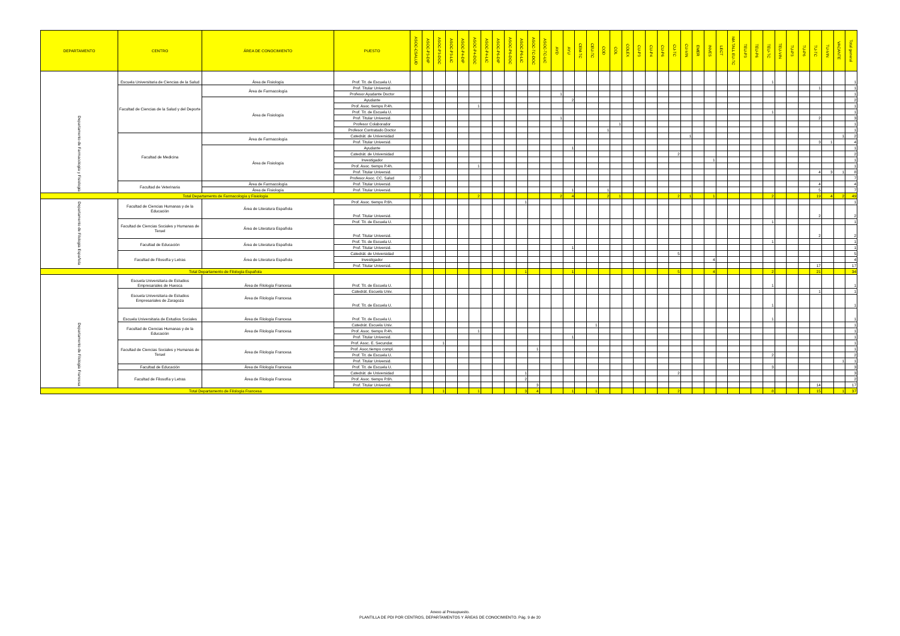| DEPARTAMENTO | CENTRO | ÁREA DE CONOCIMIENTO | PUESTO | ASOC-CSALUD | ASOC-P3-DIP | ASOC-P3-DOC | ASOC-P3-LIC | ASOC-P4-DIP | ASOC-P4-DOC | ASOC-P4-LIC | ASOC-P6-DIP | ASOC-P6-DOC | ASOC-P6-LIC | ASOC-TC-DOC | ASOC-TC-LIC | AYD | AYU | CEM-TC | CEU-TC | COD | COL | COLEX | CU-P3 | CU-P4 | CU-P6 | CU-TC | CU-VIN | EMER | INVES | LECT | MA TALL EU-TC | TEU-P3 | TEU-P6 | TEU-TC | TEU-VIN | TU-P3 | TU-P6 | TU-TC | TU-VIN | VACANTE | Total general |
| --- | --- | --- | --- | --- | --- | --- | --- | --- | --- | --- | --- | --- | --- | --- | --- | --- | --- | --- | --- | --- | --- | --- | --- | --- | --- | --- | --- | --- | --- | --- | --- | --- | --- | --- | --- | --- | --- | --- | --- | --- | --- |
| Departamento de Farmacología y Fisiología | Escuela Universitaria de Ciencias de la Salud | Área de Fisiología | Prof. Tit. de Escuela U. | | | | | | | | | | | | | | | | | | | | | | | | | | | | | | | 1 | | | | | | | 1 |
| | Facultad de Ciencias de la Salud y del Deporte | Área de Farmacología | Prof. Titular Universid. | | | | | | | | | | | | | | | | | | | | | | | | | | | | | | | | | | | 1 | | | 1 |
| | | | Profesor Ayudante Doctor | | | | | | | | | | | | | 1 | | | | | | | | | | | | | | | | | | | | | | | | | 1 |
| | | Área de Fisiología | Ayudante | | | | | | | | | | | | | | 2 | | | | | | | | | | | | | | | | | | | | | | | | 2 |
| | | | Prof. Asoc. tiempo P.4h. | | | | | | 1 | | | | | | | | | | | | | | | | | | | | | | | | | | | | | | | | 1 |
| | | | Prof. Tit. de Escuela U. | | | | | | | | | | | | | | | | | | | | | | | | | | | | | | | 1 | | | | | | | 1 |
| | | | Prof. Titular Universid. | | | | | | | | | | | | | 1 | | | | | | | | | | | | | | | | | | | | | | 2 | | | 3 |
| | | | Profesor Colaborador | | | | | | | | | | | | | | | | | | 1 | | | | | | | | | | | | | | | | | | | | 1 |
| | | | Profesor Contratado Doctor | | | | | | | | | | | | | | | | | 1 | | | | | | | | | | | | | | | | | | | | | 1 |
| | Facultad de Medicina | Área de Farmacología | Catedrát. de Universidad | | | | | | | | | | | | | | | | | | | | | | | | 1 | | | | | | | | | | | | | 1 | 2 |
| | | | Prof. Titular Universid. | | | | | | | | | | | | | | | | | | | | | | | | | | | | | | | | | | | 3 | 1 | | 4 |
| | | Área de Fisiología | Ayudante | | | | | | | | | | | | | | 1 | | | | | | | | | | | | | | | | | | | | | | | | 1 |
| | | | Catedrát. de Universidad | | | | | | | | | | | | | | | | | | | | | | | 2 | | | | | | | | | | | | | | | 2 |
| | | | Investigador | | | | | | | | | | | | | | | | | | | | | | | | | | 1 | | | | | | | | | | | | 1 |
| | | | Prof. Asoc. tiempo P.4h. | | | | | | 1 | | | | | | | | | | | | | | | | | | | | | | | | | | | | | | | | 1 |
| | | | Prof. Titular Universid. | | | | | | | | | | | | | | | | | | | | | | | | | | | | | | | | | | | 4 | 3 | 1 | 8 |
| | | | Profesor Asoc. CC. Salud | 7 | | | | | | | | | | | | | | | | | | | | | | | | | | | | | | | | | | | | | 7 |
| | Facultad de Veterinaria | Área de Farmacología | Prof. Titular Universid. | | | | | | | | | | | | | | | | | | | | | | | | | | | | | | | | | | | 4 | | | 4 |
| | | Área de Fisiología | Prof. Titular Universid. | | | | | | | | | | | | | | 1 | | | 1 | | | | | | | | | | | | | | | | | | 5 | | | 7 |
| Total Departamento de Farmacología y Fisiología | | | | 7 | | | | | 2 | | | | | | | 2 | 4 | | | 2 | 1 | | | | | 2 | 1 | | 1 | | | | | 2 | | | | 19 | 4 | 2 | 49 |
| Departamento de Filología Española | Facultad de Ciencias Humanas y de la Educación | Área de Literatura Española | Prof. Asoc. tiempo P.6h. | | | | | | | | | | 1 | | | | | | | | | | | | | | | | | | | | | | | | | | | | 1 |
| | | | Prof. Titular Universid. | | | | | | | | | | | | | | | | | | | | | | | | | | | | | | | | | | | 2 | | | 2 |
| | Facultad de Ciencias Sociales y Humanas de Teruel | Área de Literatura Española | Prof. Tit. de Escuela U. | | | | | | | | | | | | | | | | | | | | | | | | | | | | | | | 1 | | | | | | | 1 |
| | | | Prof. Titular Universid. | | | | | | | | | | | | | | | | | | | | | | | | | | | | | | | | | | | 2 | | | 2 |
| | Facultad de Educación | Área de Literatura Española | Prof. Tit. de Escuela U. | | | | | | | | | | | | | | | | | | | | | | | | | | | | | | | 1 | | | | | | | 1 |
| | | | Prof. Titular Universid. | | | | | | | | | | | | | | 1 | | | | | | | | | | | | | | | | | | | | | | | | 1 |
| | Facultad de Filosofía y Letras | Área de Literatura Española | Catedrát. de Universidad | | | | | | | | | | | | | | | | | | | | | | | 5 | | | | | | | | | | | | | | | 5 |
| | | | Investigador | | | | | | | | | | | | | | | | | | | | | | | | | | 4 | | | | | | | | | | | | 4 |
| | | | Prof. Titular Universid. | | | | | | | | | | | | | | | | | | | | | | | | | | | | | | | | | | | 17 | | | 17 |
| Total Departamento de Filología Española | | | | | | | | | | | | | 1 | | | | 1 | | | | | | | | | 5 | | | 4 | | | | | 2 | | | | 21 | | | 34 |
| Departamento de Filología Francesa | Escuela Universitaria de Estudios Empresariales de Huesca | Área de Filología Francesa | Prof. Tit. de Escuela U. | | | | | | | | | | | | | | | | | | | | | | | | | | | | | | | 1 | | | | | | | 1 |
| | Escuela Universitaria de Estudios Empresariales de Zaragoza | Área de Filología Francesa | Catedrát. Escuela Univ. | | | | | | | | | | | | | | | | | | | | | | | | | | | | | | | | | | | 1 | | | 1 |
| | | | Prof. Tit. de Escuela U. | | | | | | | | | | | | | | | | | | | | | | | | | | | | | | | 1 | | | | | | | 1 |
| | Escuela Universitaria de Estudios Sociales | Área de Filología Francesa | Prof. Tit. de Escuela U. | | | | | | | | | | | | | | | | | | | | | | | | | | | | | | | 1 | | | | | | | 1 |
| | Facultad de Ciencias Humanas y de la Educación | Área de Filología Francesa | Catedrát. Escuela Univ. | | | | | | | | | | | | | | | | 1 | | | | | | | | | | | | | | | | | | | | | | 1 |
| | | | Prof. Asoc. tiempo P.4h. | | | | | | 1 | | | | | | | | | | | | | | | | | | | | | | | | | | | | | | | | 1 |
| | | | Prof. Titular Universid. | | | | | | | | | | | | | | 1 | | | | | | | | | | | | | | | | | | | | | | | | 1 |
| | Facultad de Ciencias Sociales y Humanas de Teruel | Área de Filología Francesa | Prof. Asoc. E. Secundar. | | | 1 | | | | | | | | | | | | | | | | | | | | | | | | | | | | | | | | | | | 1 |
| | | | Prof. Asoc.tiempo compl. | | | | | | | | | | | 1 | | | | | | | | | | | | | | | | | | | | | | | | | | | 1 |
| | | | Prof. Tit. de Escuela U. | | | | | | | | | | | | | | | | | | | | | | | | | | | | | | | 2 | | | | | | | 2 |
| | | | Prof. Titular Universid. | | | | | | | | | | | | | | | | | | | | | | | | | | | | | | | | | | | | | 1 | 1 |
| | Facultad de Educación | Área de Filología Francesa | Prof. Tit. de Escuela U. | | | | | | | | | | | | | | | | | | | | | | | | | | | | | | | 3 | | | | | | | 3 |
| | Facultad de Filosofía y Letras | Área de Filología Francesa | Catedrát. de Universidad | | | | | | | | | | 1 | | | | | | | | | | | | | 2 | | | | | | | | | | | | | | | 3 |
| | | | Prof. Asoc. tiempo P.6h. | | | | | | | | | | 2 | | | | | | | | | | | | | | | | | | | | | | | | | | | | 2 |
| | | | Prof. Titular Universid. | | | | | | | | | | | 3 | | | | | | | | | | | | | | | | | | | | | | | | 14 | | | 17 |
| Total Departamento de Filología Francesa | | | | | | 1 | | | 1 | | | | 3 | 4 | | | 1 | | 1 | | | | | | | 2 | | | | | | | | 8 | | | | 15 | | 1 | 37 |
Anexo al Presupuesto.
PLANTILLA DE PDI POR CENTROS, DEPARTAMENTOS Y ÁREAS DE CONOCIMIENTO. Pág. 9 de 20